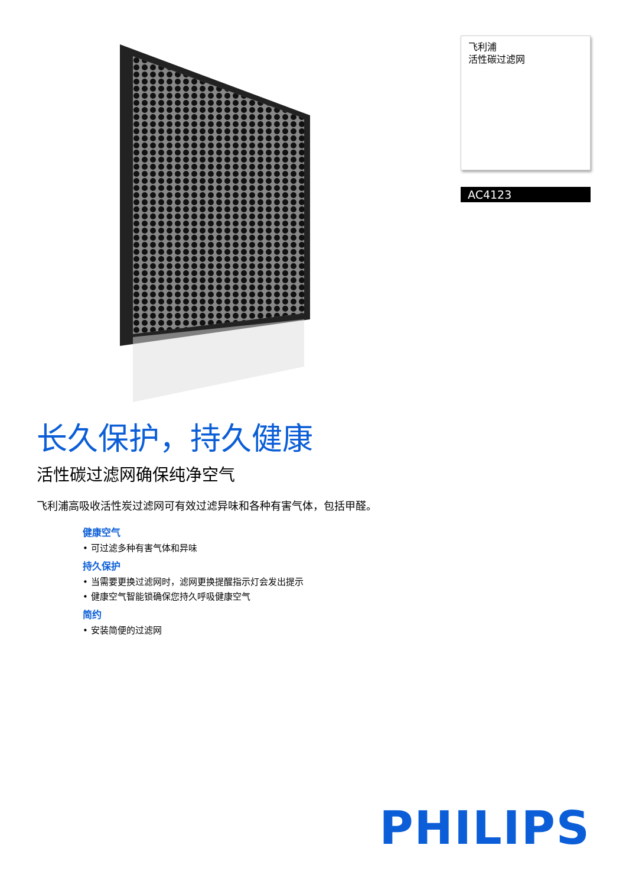飞利浦
活性碳过滤网
AC4123
长久保护，持久健康
活性碳过滤网确保纯净空气
飞利浦高吸收活性炭过滤网可有效过滤异味和各种有害气体，包括甲醛。
健康空气
• 可过滤多种有害气体和异味
持久保护
• 当需要更换过滤网时，滤网更换提醒指示灯会发出提示
• 健康空气智能锁确保您持久呼吸健康空气
简约
• 安装简便的过滤网
PHILIPS